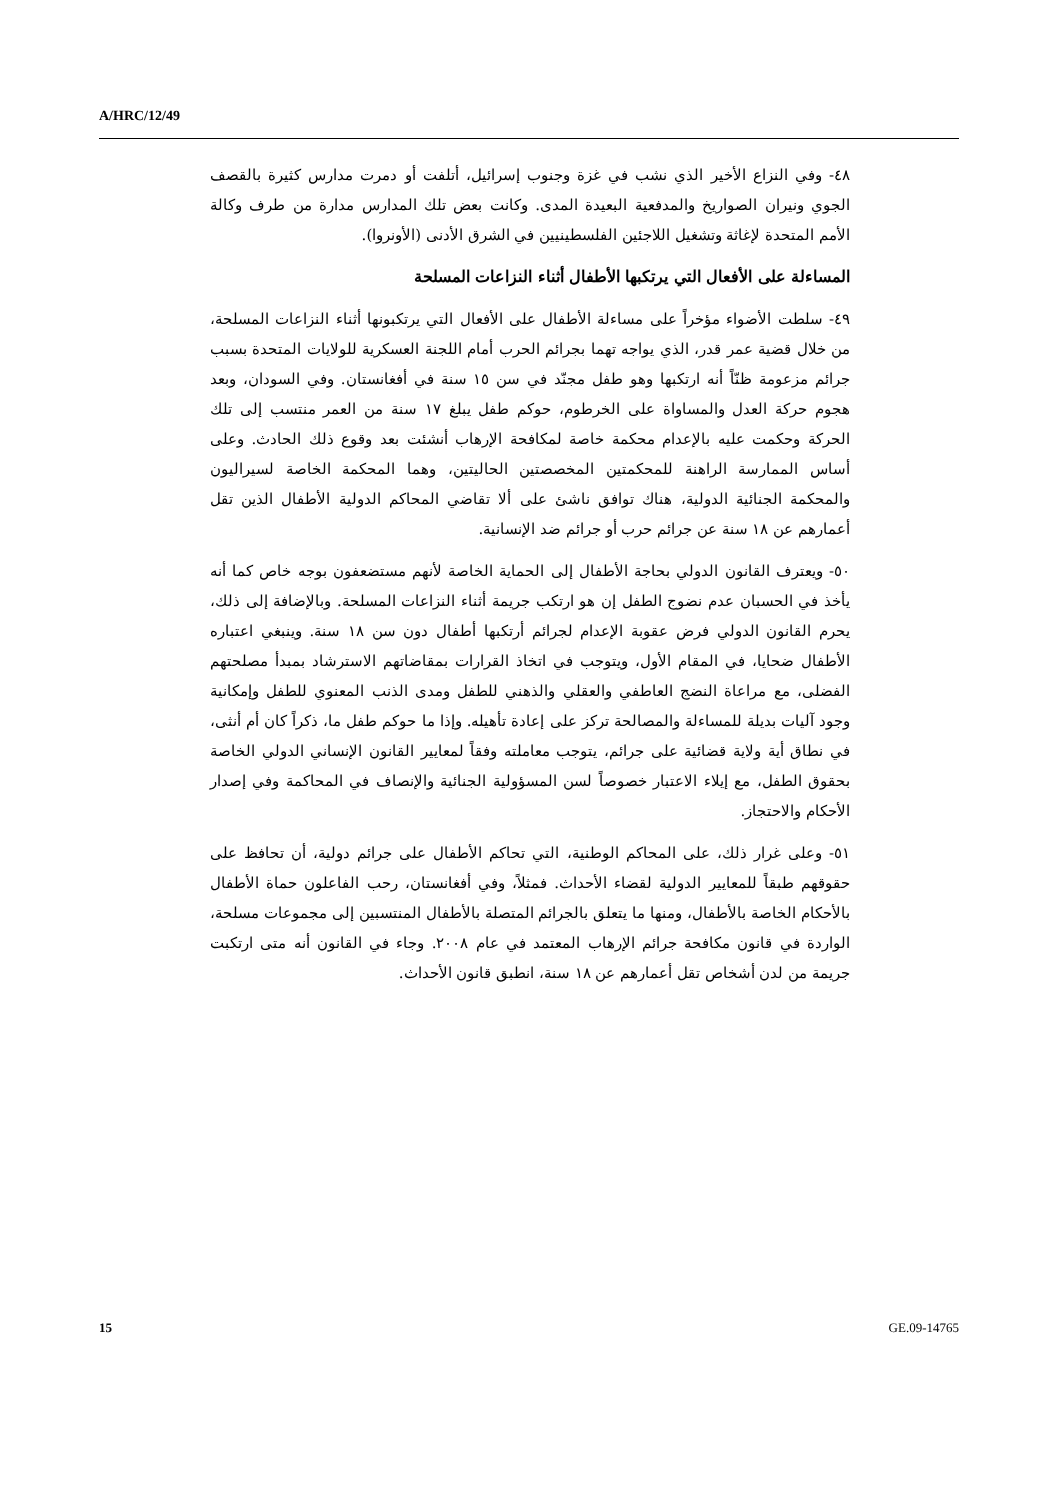A/HRC/12/49
٤٨- وفي النزاع الأخير الذي نشب في غزة وجنوب إسرائيل، أتلفت أو دمرت مدارس كثيرة بالقصف الجوي ونيران الصواريخ والمدفعية البعيدة المدى. وكانت بعض تلك المدارس مدارة من طرف وكالة الأمم المتحدة لإغاثة وتشغيل اللاجئين الفلسطينيين في الشرق الأدنى (الأونروا).
المساءلة على الأفعال التي يرتكبها الأطفال أثناء النزاعات المسلحة
٤٩- سلطت الأضواء مؤخراً على مساءلة الأطفال على الأفعال التي يرتكبونها أثناء النزاعات المسلحة، من خلال قضية عمر قدر، الذي يواجه تهما بجرائم الحرب أمام اللجنة العسكرية للولايات المتحدة بسبب جرائم مزعومة ظنّاً أنه ارتكبها وهو طفل مجنّد في سن ١٥ سنة في أفغانستان. وفي السودان، وبعد هجوم حركة العدل والمساواة على الخرطوم، حوكم طفل يبلغ ١٧ سنة من العمر منتسب إلى تلك الحركة وحكمت عليه بالإعدام محكمة خاصة لمكافحة الإرهاب أنشئت بعد وقوع ذلك الحادث. وعلى أساس الممارسة الراهنة للمحكمتين المخصصتين الحاليتين، وهما المحكمة الخاصة لسيراليون والمحكمة الجنائية الدولية، هناك توافق ناشئ على ألا تقاضي المحاكم الدولية الأطفال الذين تقل أعمارهم عن ١٨ سنة عن جرائم حرب أو جرائم ضد الإنسانية.
٥٠- ويعترف القانون الدولي بحاجة الأطفال إلى الحماية الخاصة لأنهم مستضعفون بوجه خاص كما أنه يأخذ في الحسبان عدم نضوج الطفل إن هو ارتكب جريمة أثناء النزاعات المسلحة. وبالإضافة إلى ذلك، يحرم القانون الدولي فرض عقوبة الإعدام لجرائم أرتكبها أطفال دون سن ١٨ سنة. وينبغي اعتباره الأطفال ضحايا، في المقام الأول، ويتوجب في اتخاذ القرارات بمقاضاتهم الاسترشاد بمبدأ مصلحتهم الفضلى، مع مراعاة النضج العاطفي والعقلي والذهني للطفل ومدى الذنب المعنوي للطفل وإمكانية وجود آليات بديلة للمساءلة والمصالحة تركز على إعادة تأهيله. وإذا ما حوكم طفل ما، ذكراً كان أم أنثى، في نطاق أية ولاية قضائية على جرائم، يتوجب معاملته وفقاً لمعايير القانون الإنساني الدولي الخاصة بحقوق الطفل، مع إيلاء الاعتبار خصوصاً لسن المسؤولية الجنائية والإنصاف في المحاكمة وفي إصدار الأحكام والاحتجاز.
٥١- وعلى غرار ذلك، على المحاكم الوطنية، التي تحاكم الأطفال على جرائم دولية، أن تحافظ على حقوقهم طبقاً للمعايير الدولية لقضاء الأحداث. فمثلاً، وفي أفغانستان، رحب الفاعلون حماة الأطفال بالأحكام الخاصة بالأطفال، ومنها ما يتعلق بالجرائم المتصلة بالأطفال المنتسبين إلى مجموعات مسلحة، الواردة في قانون مكافحة جرائم الإرهاب المعتمد في عام ٢٠٠٨. وجاء في القانون أنه متى ارتكبت جريمة من لدن أشخاص تقل أعمارهم عن ١٨ سنة، انطبق قانون الأحداث.
15 GE.09-14765